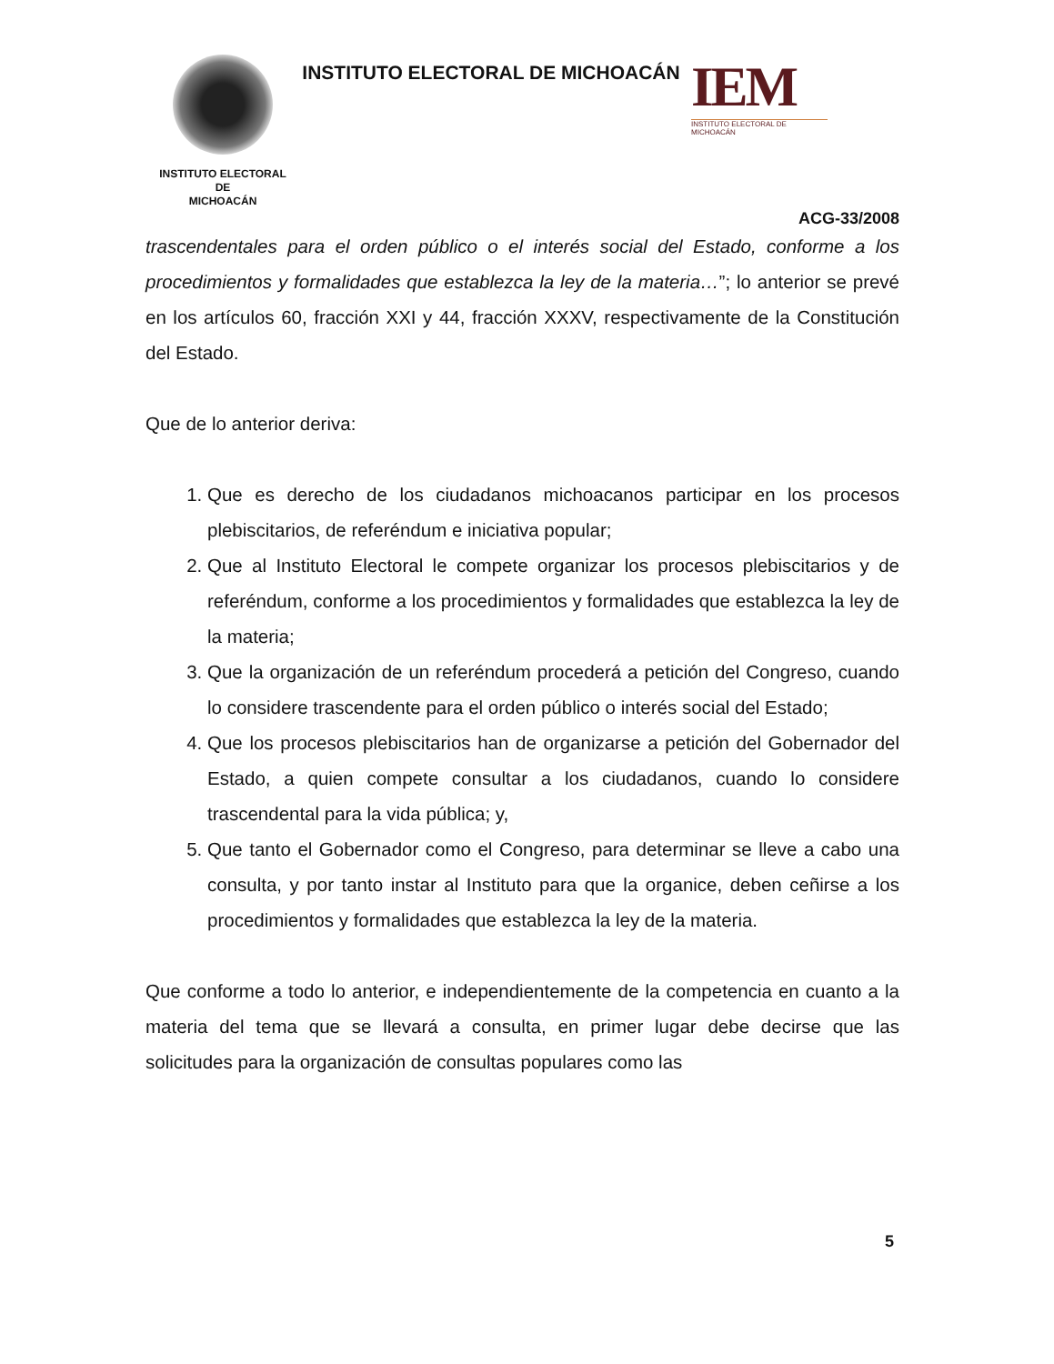INSTITUTO ELECTORAL
DE
MICHOACÁN
INSTITUTO ELECTORAL DE MICHOACÁN
IEM
INSTITUTO ELECTORAL DE MICHOACÁN
ACG-33/2008
trascendentales para el orden público o el interés social del Estado, conforme a los procedimientos y formalidades que establezca la ley de la materia…”; lo anterior se prevé en los artículos 60, fracción XXI y 44, fracción XXXV, respectivamente de la Constitución del Estado.
Que de lo anterior deriva:
1. Que es derecho de los ciudadanos michoacanos participar en los procesos plebiscitarios, de referéndum e iniciativa popular;
2. Que al Instituto Electoral le compete organizar los procesos plebiscitarios y de referéndum, conforme a los procedimientos y formalidades que establezca la ley de la materia;
3. Que la organización de un referéndum procederá a petición del Congreso, cuando lo considere trascendente para el orden público o interés social del Estado;
4. Que los procesos plebiscitarios han de organizarse a petición del Gobernador del Estado, a quien compete consultar a los ciudadanos, cuando lo considere trascendental para la vida pública; y,
5. Que tanto el Gobernador como el Congreso, para determinar se lleve a cabo una consulta, y por tanto instar al Instituto para que la organice, deben ceñirse a los procedimientos y formalidades que establezca la ley de la materia.
Que conforme a todo lo anterior, e independientemente de la competencia en cuanto a la materia del tema que se llevará a consulta, en primer lugar debe decirse que las solicitudes para la organización de consultas populares como las
5